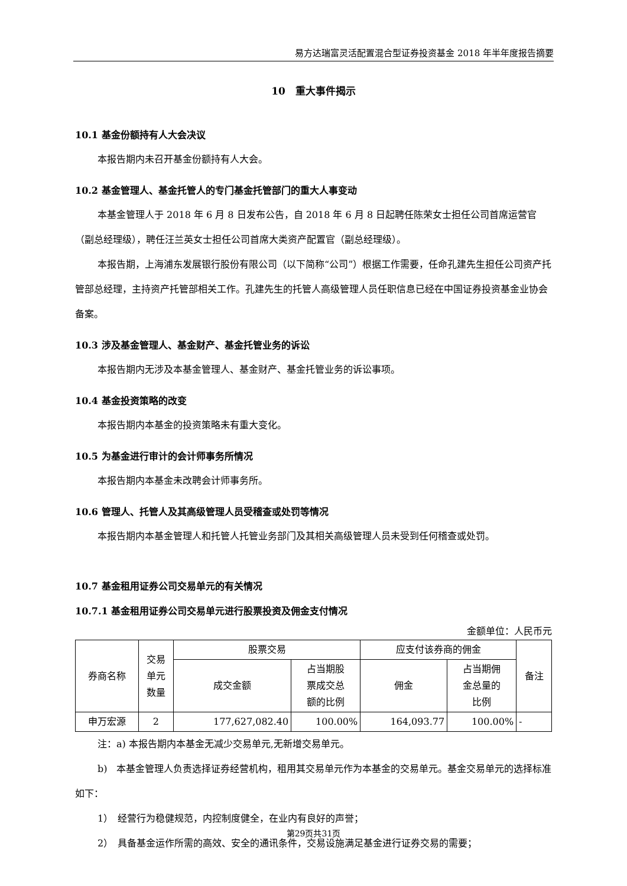易方达瑞富灵活配置混合型证券投资基金 2018 年半年度报告摘要
10　重大事件揭示
10.1 基金份额持有人大会决议
本报告期内未召开基金份额持有人大会。
10.2 基金管理人、基金托管人的专门基金托管部门的重大人事变动
本基金管理人于 2018 年 6 月 8 日发布公告，自 2018 年 6 月 8 日起聘任陈荣女士担任公司首席运营官（副总经理级），聘任汪兰英女士担任公司首席大类资产配置官（副总经理级）。
本报告期，上海浦东发展银行股份有限公司（以下简称“公司”）根据工作需要，任命孔建先生担任公司资产托管部总经理，主持资产托管部相关工作。孔建先生的托管人高级管理人员任职信息已经在中国证券投资基金业协会备案。
10.3 涉及基金管理人、基金财产、基金托管业务的诉讼
本报告期内无涉及本基金管理人、基金财产、基金托管业务的诉讼事项。
10.4 基金投资策略的改变
本报告期内本基金的投资策略未有重大变化。
10.5 为基金进行审计的会计师事务所情况
本报告期内本基金未改聘会计师事务所。
10.6 管理人、托管人及其高级管理人员受稽查或处罚等情况
本报告期内本基金管理人和托管人托管业务部门及其相关高级管理人员未受到任何稽查或处罚。
10.7 基金租用证券公司交易单元的有关情况
10.7.1 基金租用证券公司交易单元进行股票投资及佣金支付情况
金额单位：人民币元
| 券商名称 | 交易 单元 数量 | 股票交易 | | 应支付该券商的佣金 | | 备注 |
| --- | --- | --- | --- | --- | --- | --- |
| | | 成交金额 | 占当期股 票成交总 额的比例 | 佣金 | 占当期佣 金总量的 比例 | |
| 申万宏源 | 2 | 177,627,082.40 | 100.00% | 164,093.77 | 100.00% | - |
注：a) 本报告期内本基金无减少交易单元,无新增交易单元。
b)　本基金管理人负责选择证券经营机构，租用其交易单元作为本基金的交易单元。基金交易单元的选择标准如下：
1）　经营行为稳健规范，内控制度健全，在业内有良好的声誉；
2）　具备基金运作所需的高效、安全的通讯条件，交易设施满足基金进行证券交易的需要；
第29页共31页